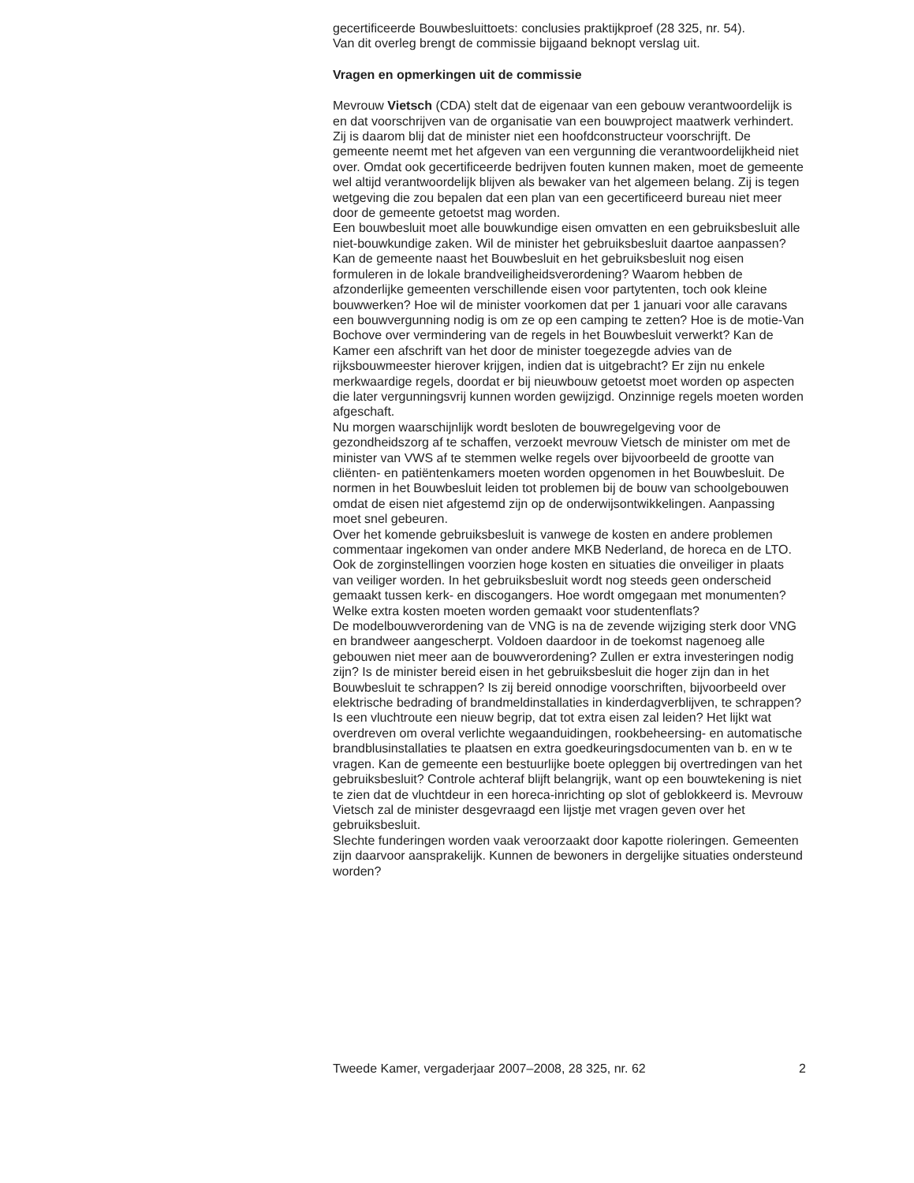gecertificeerde Bouwbesluittoets: conclusies praktijkproef (28 325, nr. 54).
Van dit overleg brengt de commissie bijgaand beknopt verslag uit.
Vragen en opmerkingen uit de commissie
Mevrouw Vietsch (CDA) stelt dat de eigenaar van een gebouw verantwoordelijk is en dat voorschrijven van de organisatie van een bouwproject maatwerk verhindert. Zij is daarom blij dat de minister niet een hoofdconstructeur voorschrijft. De gemeente neemt met het afgeven van een vergunning die verantwoordelijkheid niet over. Omdat ook gecertificeerde bedrijven fouten kunnen maken, moet de gemeente wel altijd verantwoordelijk blijven als bewaker van het algemeen belang. Zij is tegen wetgeving die zou bepalen dat een plan van een gecertificeerd bureau niet meer door de gemeente getoetst mag worden.
Een bouwbesluit moet alle bouwkundige eisen omvatten en een gebruiksbesluit alle niet-bouwkundige zaken. Wil de minister het gebruiksbesluit daartoe aanpassen? Kan de gemeente naast het Bouwbesluit en het gebruiksbesluit nog eisen formuleren in de lokale brandveiligheidsverordening? Waarom hebben de afzonderlijke gemeenten verschillende eisen voor partytenten, toch ook kleine bouwwerken? Hoe wil de minister voorkomen dat per 1 januari voor alle caravans een bouwvergunning nodig is om ze op een camping te zetten? Hoe is de motie-Van Bochove over vermindering van de regels in het Bouwbesluit verwerkt? Kan de Kamer een afschrift van het door de minister toegezegde advies van de rijksbouwmeester hierover krijgen, indien dat is uitgebracht? Er zijn nu enkele merkwaardige regels, doordat er bij nieuwbouw getoetst moet worden op aspecten die later vergunningsvrij kunnen worden gewijzigd. Onzinnige regels moeten worden afgeschaft.
Nu morgen waarschijnlijk wordt besloten de bouwregelgeving voor de gezondheidszorg af te schaffen, verzoekt mevrouw Vietsch de minister om met de minister van VWS af te stemmen welke regels over bijvoorbeeld de grootte van cliënten- en patiëntenkamers moeten worden opgenomen in het Bouwbesluit. De normen in het Bouwbesluit leiden tot problemen bij de bouw van schoolgebouwen omdat de eisen niet afgestemd zijn op de onderwijsontwikkelingen. Aanpassing moet snel gebeuren.
Over het komende gebruiksbesluit is vanwege de kosten en andere problemen commentaar ingekomen van onder andere MKB Nederland, de horeca en de LTO. Ook de zorginstellingen voorzien hoge kosten en situaties die onveiliger in plaats van veiliger worden. In het gebruiksbesluit wordt nog steeds geen onderscheid gemaakt tussen kerk- en discogangers. Hoe wordt omgegaan met monumenten? Welke extra kosten moeten worden gemaakt voor studentenflats?
De modelbouwverordening van de VNG is na de zevende wijziging sterk door VNG en brandweer aangescherpt. Voldoen daardoor in de toekomst nagenoeg alle gebouwen niet meer aan de bouwverordening? Zullen er extra investeringen nodig zijn? Is de minister bereid eisen in het gebruiksbesluit die hoger zijn dan in het Bouwbesluit te schrappen? Is zij bereid onnodige voorschriften, bijvoorbeeld over elektrische bedrading of brandmeldinstallaties in kinderdagverblijven, te schrappen? Is een vluchtroute een nieuw begrip, dat tot extra eisen zal leiden? Het lijkt wat overdreven om overal verlichte wegaanduidingen, rookbeheersing- en automatische brandblusinstallaties te plaatsen en extra goedkeuringsdocumenten van b. en w te vragen. Kan de gemeente een bestuurlijke boete opleggen bij overtredingen van het gebruiksbesluit? Controle achteraf blijft belangrijk, want op een bouwtekening is niet te zien dat de vluchtdeur in een horeca-inrichting op slot of geblokkeerd is. Mevrouw Vietsch zal de minister desgevraagd een lijstje met vragen geven over het gebruiksbesluit.
Slechte funderingen worden vaak veroorzaakt door kapotte rioleringen. Gemeenten zijn daarvoor aansprakelijk. Kunnen de bewoners in dergelijke situaties ondersteund worden?
Tweede Kamer, vergaderjaar 2007–2008, 28 325, nr. 62 2